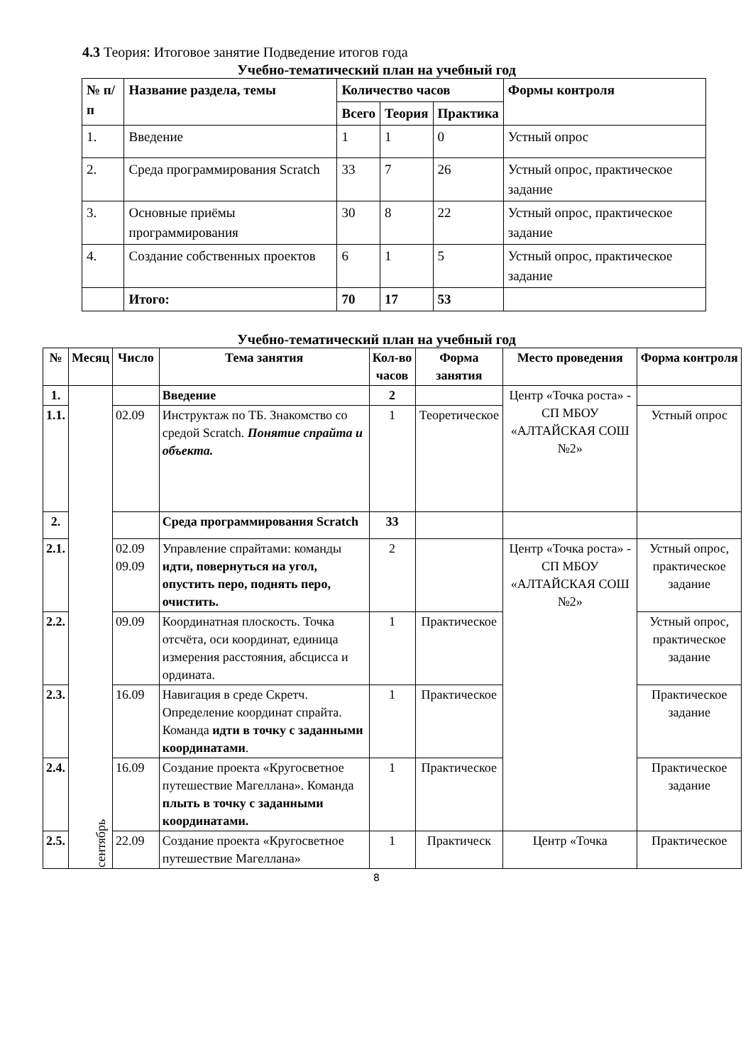4.3 Теория: Итоговое занятие Подведение итогов года
Учебно-тематический план на учебный год
| № п/п | Название раздела, темы | Количество часов | | | Формы контроля |
| --- | --- | --- | --- | --- | --- |
| | | Всего | Теория | Практика | |
| 1. | Введение | 1 | 1 | 0 | Устный опрос |
| 2. | Среда программирования Scratch | 33 | 7 | 26 | Устный опрос, практическое задание |
| 3. | Основные приёмы программирования | 30 | 8 | 22 | Устный опрос, практическое задание |
| 4. | Создание собственных проектов | 6 | 1 | 5 | Устный опрос, практическое задание |
| | Итого: | 70 | 17 | 53 | |
Учебно-тематический план на учебный год
| № | Месяц | Число | Тема занятия | Кол-во часов | Форма занятия | Место проведения | Форма контроля |
| --- | --- | --- | --- | --- | --- | --- | --- |
| 1. | сентябрь | | Введение | 2 | | Центр «Точка роста» - СП МБОУ «АЛТАЙСКАЯ СОШ №2» | |
| 1.1. | | 02.09 | Инструктаж по ТБ. Знакомство со средой Scratch. Понятие спрайта и объекта. | 1 | Теоретическое | | Устный опрос |
| 2. | | | Среда программирования Scratch | 33 | | | |
| 2.1. | | 02.09 09.09 | Управление спрайтами: команды идти, повернуться на угол, опустить перо, поднять перо, очистить. | 2 | | Центр «Точка роста» - СП МБОУ «АЛТАЙСКАЯ СОШ №2» | Устный опрос, практическое задание |
| 2.2. | | 09.09 | Координатная плоскость. Точка отсчёта, оси координат, единица измерения расстояния, абсцисса и ордината. | 1 | Практическое | | Устный опрос, практическое задание |
| 2.3. | | 16.09 | Навигация в среде Скретч. Определение координат спрайта. Команда идти в точку с заданными координатами . | 1 | Практическое | | Практическое задание |
| 2.4. | | 16.09 | Создание проекта «Кругосветное путешествие Магеллана». Команда плыть в точку с заданными координатами. | 1 | Практическое | | Практическое задание |
| 2.5. | | 22.09 | Создание проекта «Кругосветное путешествие Магеллана» | 1 | Практическ | Центр «Точка | Практическое |
8